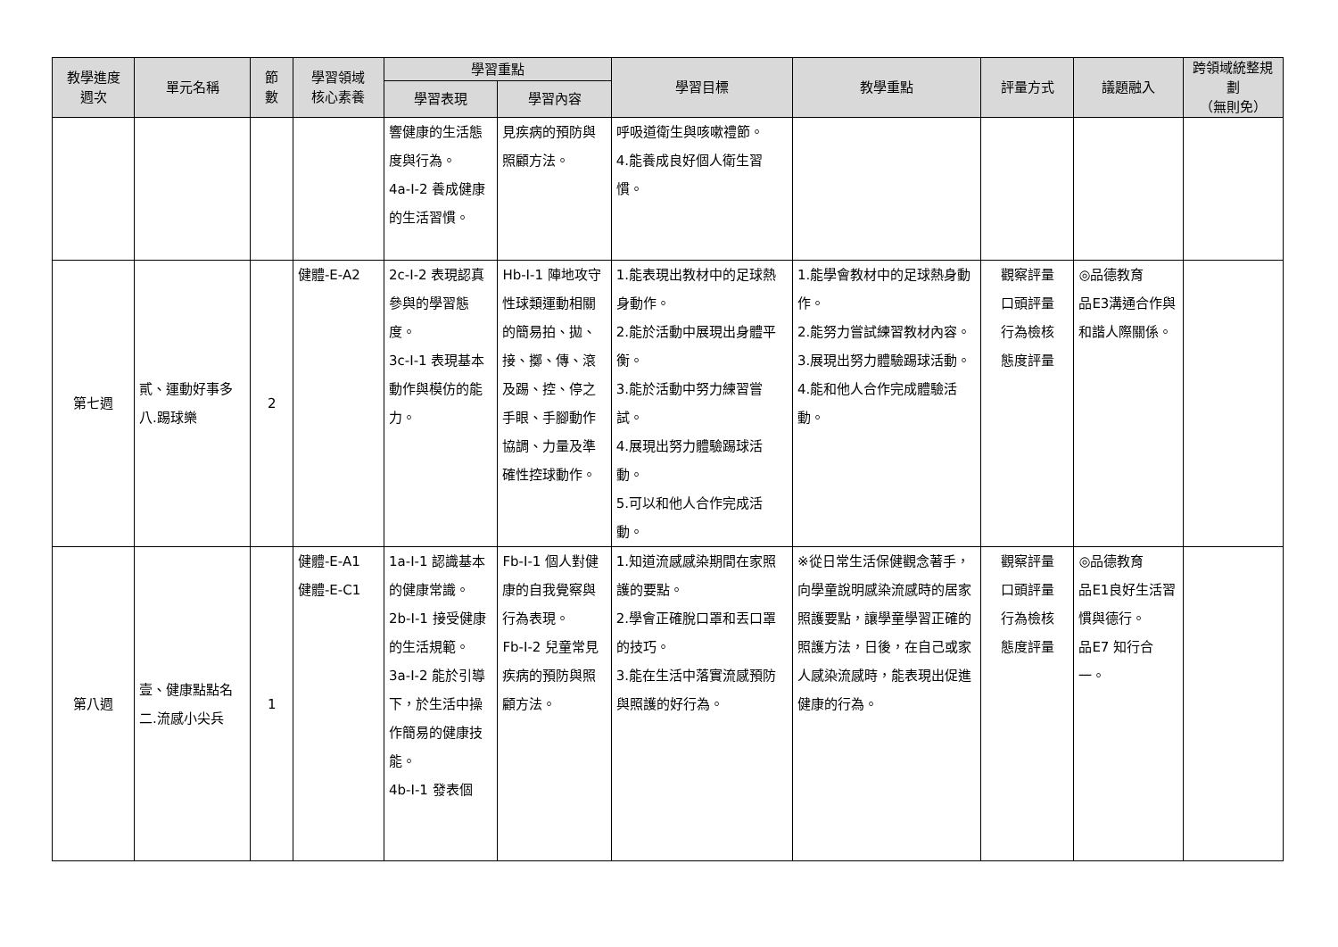| 教學進度 週次 | 單元名稱 | 節 數 | 學習領域 核心素養 | 學習重點 | | 學習目標 | 教學重點 | 評量方式 | 議題融入 | 跨領域統整規劃 （無則免） |
| --- | --- | --- | --- | --- | --- | --- | --- | --- | --- | --- |
| | | | | 學習表現 | 學習內容 | | | | | |
| | | | | 響健康的生活態度與行為。 4a-I-2 養成健康的生活習慣。 | 見疾病的預防與照顧方法。 | 呼吸道衛生與咳嗽禮節。 4.能養成良好個人衛生習慣。 | | | | |
| 第七週 | 貳、運動好事多 八.踢球樂 | 2 | 健體-E-A2 | 2c-I-2 表現認真參與的學習態度。 3c-I-1 表現基本動作與模仿的能力。 | Hb-I-1 陣地攻守性球類運動相關的簡易拍、拋、接、擲、傳、滾及踢、控、停之手眼、手腳動作協調、力量及準確性控球動作。 | 1.能表現出教材中的足球熱身動作。 2.能於活動中展現出身體平衡。 3.能於活動中努力練習嘗試。 4.展現出努力體驗踢球活動。 5.可以和他人合作完成活動。 | 1.能學會教材中的足球熱身動作。 2.能努力嘗試練習教材內容。 3.展現出努力體驗踢球活動。 4.能和他人合作完成體驗活動。 | 觀察評量 口頭評量 行為檢核 態度評量 | ◎品德教育 品E3溝通合作與和諧人際關係。 | |
| 第八週 | 壹、健康點點名 二.流感小尖兵 | 1 | 健體-E-A1 健體-E-C1 | 1a-I-1 認識基本的健康常識。 2b-I-1 接受健康的生活規範。 3a-I-2 能於引導下，於生活中操作簡易的健康技能。 4b-I-1 發表個 | Fb-I-1 個人對健康的自我覺察與行為表現。 Fb-I-2 兒童常見疾病的預防與照顧方法。 | 1.知道流感感染期間在家照護的要點。 2.學會正確脫口罩和丟口罩的技巧。 3.能在生活中落實流感預防與照護的好行為。 | ※從日常生活保健觀念著手，向學童說明感染流感時的居家照護要點，讓學童學習正確的照護方法，日後，在自己或家人感染流感時，能表現出促進健康的行為。 | 觀察評量 口頭評量 行為檢核 態度評量 | ◎品德教育 品E1良好生活習慣與德行。 品E7 知行合一。 | |